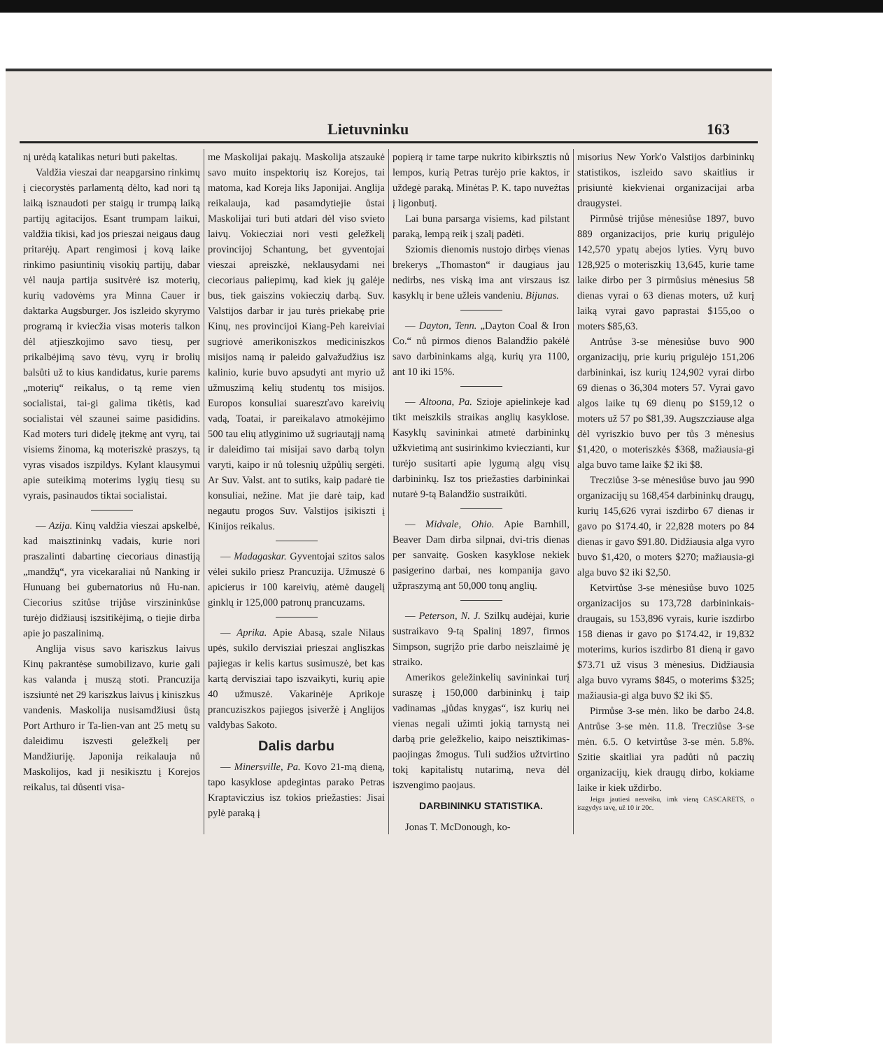Lietuvninku 163
nį urėdą katalikas neturi buti pakeltas.
Valdžia vieszai dar neapgarsino rinkimų į ciecorystės parlamentą dėlto, kad nori tą laiką isznaudoti per staigų ir trumpą laiką partijų agitacijos. Esant trumpam laikui, valdžia tikisi, kad jos prieszai neigaus daug pritarėjų. Apart rengimosi į kovą laike rinkimo pasiuntinių visokių partijų, dabar vėl nauja partija susitvėrė isz moterių, kurių vadovėms yra Minna Cauer ir daktarka Augsburger. Jos iszleido skyrymo programą ir kviecžia visas moteris talkon dėl atjieszkojimo savo tiesų, per prikalbėjimą savo tėvų, vyrų ir brolių balsůti už to kius kandidatus, kurie parems „moterių“ reikalus, o tą reme vien socialistai, tai-gi galima tikėtis, kad socialistai vėl szaunei saime pasididins. Kad moters turi didelę įtekmę ant vyrų, tai visiems žinoma, ką moteriszkė praszys, tą vyras visados iszpildys. Kylant klausymui apie suteikimą moterims lygių tiesų su vyrais, pasinaudos tiktai socialistai.
— Azija. Kinų valdžia vieszai apskelbė, kad maisztininkų vadais, kurie nori praszalinti dabartinę ciecoriaus dinastiją „mandžų“, yra vicekaraliai nů Nanking ir Hunuang bei gubernatorius nů Hu-nan. Ciecorius szitůse trijůse virszininkůse turėjo didžiausį iszsitikėjimą, o tiejie dirba apie jo paszalinimą.
Anglija visus savo kariszkus laivus Kinų pakrantėse sumobilizavo, kurie gali kas valanda į muszą stoti. Prancuzija iszsiuntė net 29 kariszkus laivus į kiniszkus vandenis. Maskolija nusisamdžiusi ůstą Port Arthuro ir Ta-lien-van ant 25 metų su daleidimu iszvesti geležkelį per Mandžiuriję. Japonija reikalauja nů Maskolijos, kad ji nesikisztu į Korejos reikalus, tai důsenti visa-
me Maskolijai pakajų. Maskolija atszaukė savo muito inspektorių isz Korejos, tai matoma, kad Koreja liks Japonijai. Anglija reikalauja, kad pasamdytiejie ůstai Maskolijai turi buti atdari dėl viso svieto laivų. Vokiecziai nori vesti geležkelį provincijoj Schantung, bet gyventojai vieszai apreiszkė, neklausydami nei ciecoriaus paliepimų, kad kiek jų galėje bus, tiek gaiszins vokieczių darbą. Suv. Valstijos darbar ir jau turės priekabę prie Kinų, nes provincijoi Kiang-Peh kareiviai sugriovė amerikoniszkos mediciniszkos misijos namą ir paleido galvažudžius isz kalinio, kurie buvo apsudyti ant myrio už užmuszimą kelių studentų tos misijos. Europos konsuliai suareszťavo kareivių vadą, Toatai, ir pareikalavo atmokėjimo 500 tau elių atlyginimo už sugriautąjį namą ir daleidimo tai misijai savo darbą tolyn varyti, kaipo ir nů tolesnių užpůlių sergėti. Ar Suv. Valst. ant to sutiks, kaip padarė tie konsuliai, nežine. Mat jie darė taip, kad negautu progos Suv. Valstijos įsikiszti į Kinijos reikalus.
— Madagaskar. Gyventojai szitos salos vėlei sukilo priesz Prancuzija. Užmuszė 6 apicierus ir 100 kareivių, atėmė daugelį ginklų ir 125,000 patronų prancuzams.
— Aprika. Apie Abasą, szale Nilaus upės, sukilo dervisziai prieszai angliszkas pajiegas ir kelis kartus susimuszė, bet kas kartą dervisziai tapo iszvaikyti, kurių apie 40 užmuszė. Vakarinėje Aprikoje prancuziszkos pajiegos įsiveržė į Anglijos valdybas Sakoto.
Dalis darbu
— Minersville, Pa. Kovo 21-mą dieną, tapo kasyklose apdegintas parako Petras Kraptaviczius isz tokios priežasties: Jisai pylė paraką į
popierą ir tame tarpe nukrito kibirksztis nů lempos, kurią Petras turėjo prie kaktos, ir uždegė paraką. Minėtas P. K. tapo nuveźtas į ligonbutį.
Lai buna parsarga visiems, kad pilstant paraką, lempą reik į szalį padėti.
Sziomis dienomis nustojo dirbęs vienas brekerys „Thomaston“ ir daugiaus jau nedirbs, nes viską ima ant virszaus isz kasyklų ir bene užleis vandeniu. Bijunas.
— Dayton, Tenn. „Dayton Coal & Iron Co.“ nů pirmos dienos Balandžio pakėlė savo darbininkams algą, kurių yra 1100, ant 10 iki 15%.
— Altoona, Pa. Szioje apielinkeje kad tikt meiszkils straikas anglių kasyklose. Kasyklų savininkai atmetė darbininkų užkvietimą ant susirinkimo kvieczianti, kur turėjo susitarti apie lygumą algų visų darbininkų. Isz tos priežasties darbininkai nutarė 9-tą Balandžio sustraikůti.
— Midvale, Ohio. Apie Barnhill, Beaver Dam dirba silpnai, dvi-tris dienas per sanvaitę. Gosken kasyklose nekiek pasigerino darbai, nes kompanija gavo užpraszymą ant 50,000 tonų anglių.
— Peterson, N. J. Szilkų audėjai, kurie sustraikavo 9-tą Spalinį 1897, firmos Simpson, sugrįžo prie darbo neiszlaimė ję straiko.
Amerikos geležinkelių savininkai turį suraszę į 150,000 darbininkų į taip vadinamas „jůdas knygas“, isz kurių nei vienas negali užimti jokią tarnystą nei darbą prie geležkelio, kaipo neisztikimas-paojingas žmogus. Tuli sudžios užtvirtino tokį kapitalistų nutarimą, neva dėl iszvengimo paojaus.
DARBININKU STATISTIKA.
Jonas T. McDonough, ko-
misorius New York'o Valstijos darbininkų statistikos, iszleido savo skaitlius ir prisiuntė kiekvienai organizacijai arba draugystei.
Pirmůsė trijůse mėnesiůse 1897, buvo 889 organizacijos, prie kurių prigulėjo 142,570 ypatų abejos lyties. Vyrų buvo 128,925 o moteriszkių 13,645, kurie tame laike dirbo per 3 pirmůsius mėnesius 58 dienas vyrai o 63 dienas moters, už kurį laiką vyrai gavo paprastai $155,oo o moters $85,63.
Antrůse 3-se mėnesiůse buvo 900 organizacijų, prie kurių prigulėjo 151,206 darbininkai, isz kurių 124,902 vyrai dirbo 69 dienas o 36,304 moters 57. Vyrai gavo algos laike tų 69 dienų po $159,12 o moters už 57 po $81,39. Augszcziause alga dėl vyriszkio buvo per tůs 3 mėnesius $1,420, o moteriszkės $368, mažiausia-gi alga buvo tame laike $2 iki $8.
Trecziůse 3-se mėnesiůse buvo jau 990 organizacijų su 168,454 darbininkų draugų, kurių 145,626 vyrai iszdirbo 67 dienas ir gavo po $174.40, ir 22,828 moters po 84 dienas ir gavo $91.80. Didžiausia alga vyro buvo $1,420, o moters $270; mažiausia-gi alga buvo $2 iki $2,50.
Ketvirtůse 3-se mėnesiůse buvo 1025 organizacijos su 173,728 darbininkais-draugais, su 153,896 vyrais, kurie iszdirbo 158 dienas ir gavo po $174.42, ir 19,832 moterims, kurios iszdirbo 81 dieną ir gavo $73.71 už visus 3 mėnesius. Didžiausia alga buvo vyrams $845, o moterims $325; mažiausia-gi alga buvo $2 iki $5.
Pirmůse 3-se mėn. liko be darbo 24.8. Antrůse 3-se mėn. 11.8. Trecziůse 3-se mėn. 6.5. O ketvirtůse 3-se mėn. 5.8%. Szitie skaitliai yra padůti nů paczių organizacijų, kiek draugų dirbo, kokiame laike ir kiek uždirbo.
Jeigu jautiesi nesveiku, imk vieną CASCARETS, o iszgydys tavę, už 10 ir 20c.